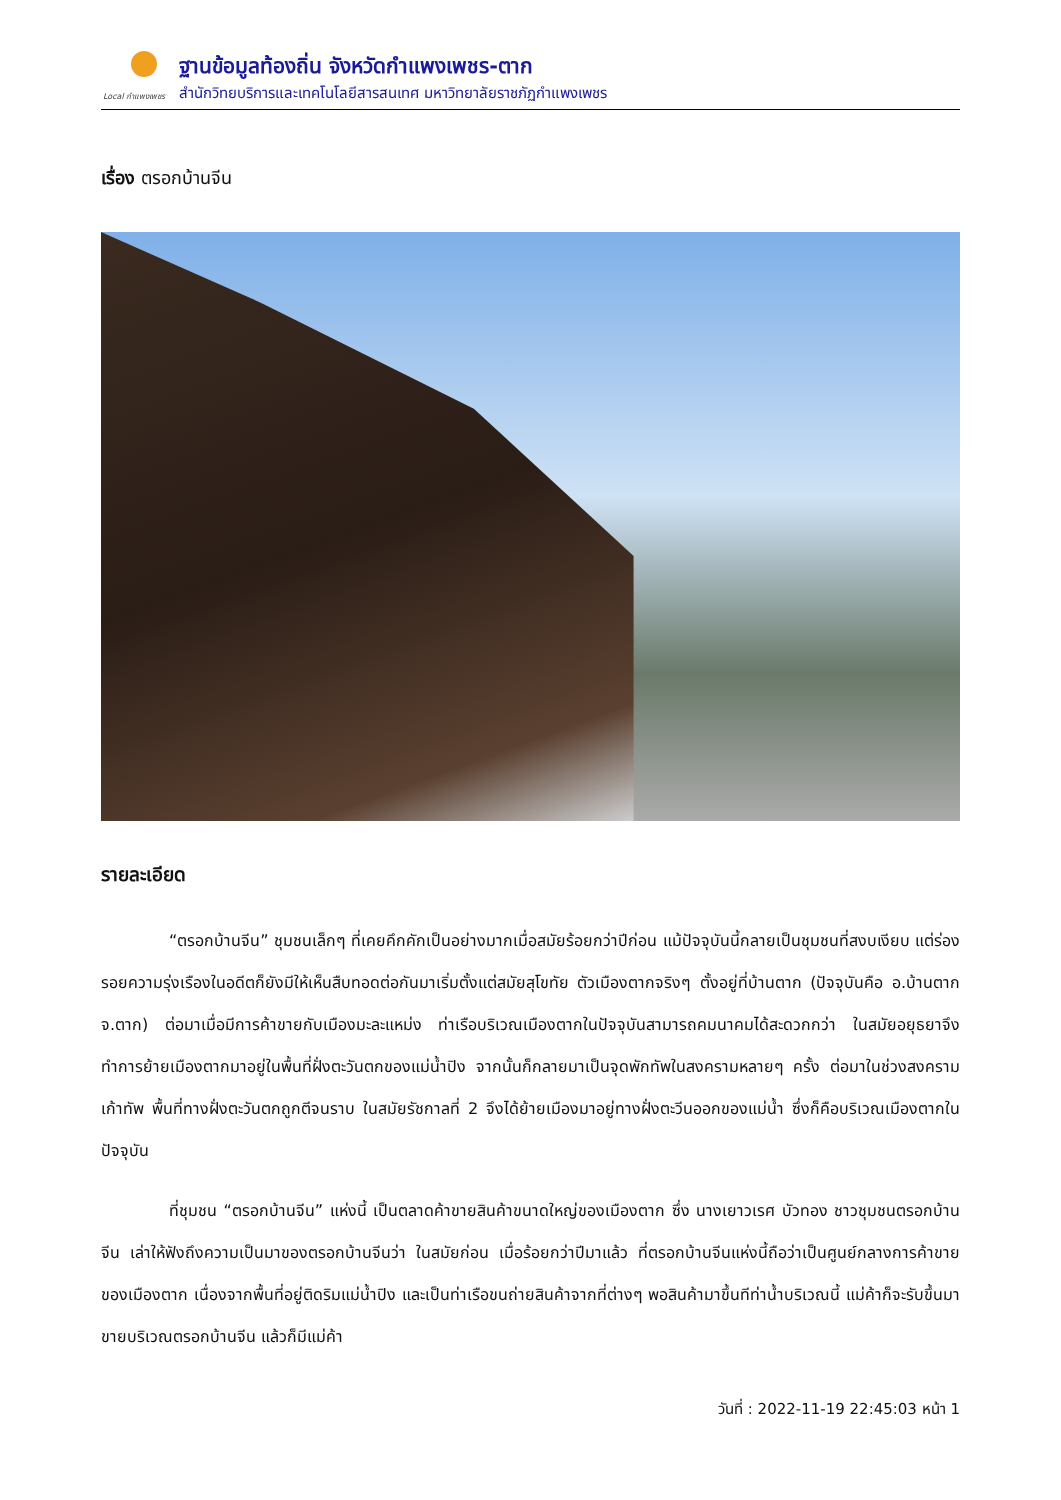Local กำแพงเพชร
ฐานข้อมูลท้องถิ่น จังหวัดกำแพงเพชร-ตาก
สำนักวิทยบริการและเทคโนโลยีสารสนเทศ มหาวิทยาลัยราชภัฏกำแพงเพชร
เรื่อง ตรอกบ้านจีน
รายละเอียด
“ตรอกบ้านจีน” ชุมชนเล็กๆ ที่เคยคึกคักเป็นอย่างมากเมื่อสมัยร้อยกว่าปีก่อน แม้ปัจจุบันนี้กลายเป็นชุมชนที่สงบเงียบ แต่ร่องรอยความรุ่งเรืองในอดีตก็ยังมีให้เห็นสืบทอดต่อกันมาเริ่มตั้งแต่สมัยสุโขทัย ตัวเมืองตากจริงๆ ตั้งอยู่ที่บ้านตาก (ปัจจุบันคือ อ.บ้านตาก จ.ตาก) ต่อมาเมื่อมีการค้าขายกับเมืองมะละแหม่ง ท่าเรือบริเวณเมืองตากในปัจจุบันสามารถคมนาคมได้สะดวกกว่า ในสมัยอยุธยาจึงทำการย้ายเมืองตากมาอยู่ในพื้นที่ฝั่งตะวันตกของแม่น้ำปิง จากนั้นก็กลายมาเป็นจุดพักทัพในสงครามหลายๆ ครั้ง ต่อมาในช่วงสงครามเก้าทัพ พื้นที่ทางฝั่งตะวันตกถูกตีจนราบ ในสมัยรัชกาลที่ 2 จึงได้ย้ายเมืองมาอยู่ทางฝั่งตะวีนออกของแม่น้ำ ซึ่งก็คือบริเวณเมืองตากในปัจจุบัน
ที่ชุมชน “ตรอกบ้านจีน” แห่งนี้ เป็นตลาดค้าขายสินค้าขนาดใหญ่ของเมืองตาก ซึ่ง นางเยาวเรศ บัวทอง ชาวชุมชนตรอกบ้านจีน เล่าให้ฟังถึงความเป็นมาของตรอกบ้านจีนว่า ในสมัยก่อน เมื่อร้อยกว่าปีมาแล้ว ที่ตรอกบ้านจีนแห่งนี้ถือว่าเป็นศูนย์กลางการค้าขายของเมืองตาก เนื่องจากพื้นที่อยู่ติดริมแม่น้ำปิง และเป็นท่าเรือขนถ่ายสินค้าจากที่ต่างๆ พอสินค้ามาขึ้นทีท่าน้ำบริเวณนี้ แม่ค้าก็จะรับขึ้นมาขายบริเวณตรอกบ้านจีน แล้วก็มีแม่ค้า
วันที่ : 2022-11-19 22:45:03 หน้า 1